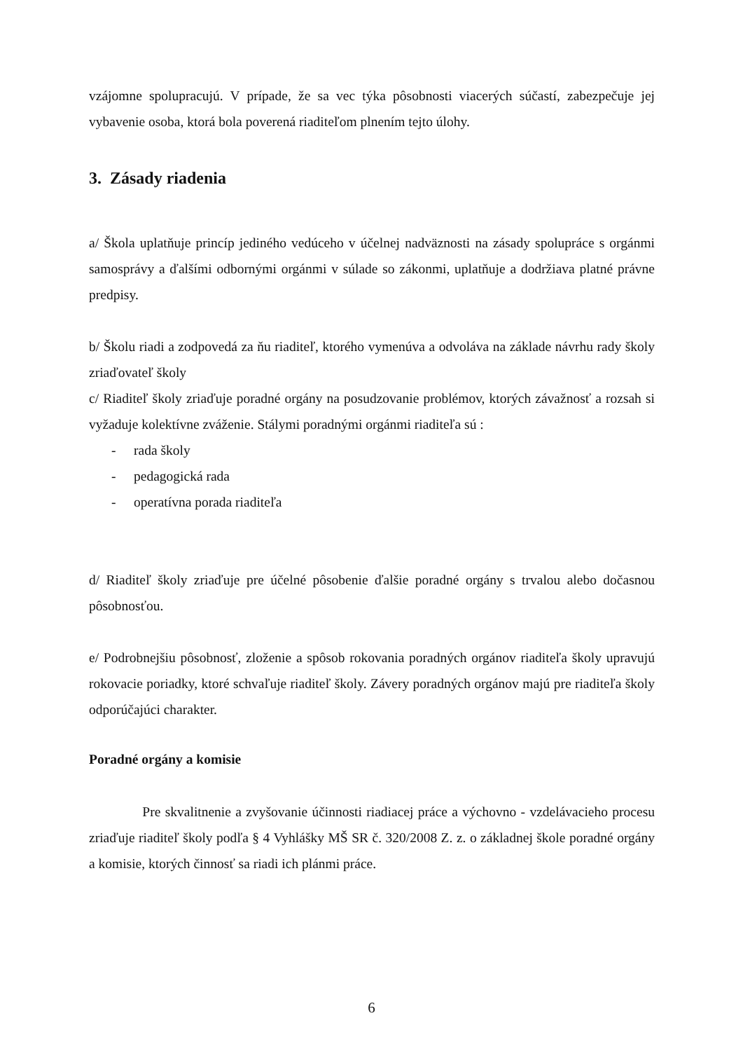vzájomne spolupracujú. V prípade, že sa vec týka pôsobnosti viacerých súčastí, zabezpečuje jej vybavenie osoba, ktorá bola poverená riaditeľom plnením tejto úlohy.
3. Zásady riadenia
a/ Škola uplatňuje princíp jediného vedúceho v účelnej nadväznosti na zásady spolupráce s orgánmi samosprávy a ďalšími odbornými orgánmi v súlade so zákonmi, uplatňuje a dodržiava platné právne predpisy.
b/ Školu riadi a zodpovedá za ňu riaditeľ, ktorého vymenúva a odvoláva na základe návrhu rady školy zriaďovateľ školy
c/ Riaditeľ školy zriaďuje poradné orgány na posudzovanie problémov, ktorých závažnosť a rozsah si vyžaduje kolektívne zváženie. Stálymi poradnými orgánmi riaditeľa sú :
- rada školy
- pedagogická rada
- operatívna porada riaditeľa
d/ Riaditeľ školy zriaďuje pre účelné pôsobenie ďalšie poradné orgány s trvalou alebo dočasnou pôsobnosťou.
e/ Podrobnejšiu pôsobnosť, zloženie a spôsob rokovania poradných orgánov riaditeľa školy upravujú rokovacie poriadky, ktoré schvaľuje riaditeľ školy. Závery poradných orgánov majú pre riaditeľa školy odporúčajúci charakter.
Poradné orgány a komisie
Pre skvalitnenie a zvyšovanie účinnosti riadiacej práce a výchovno - vzdelávacieho procesu zriaďuje riaditeľ školy podľa § 4 Vyhlášky MŠ SR č. 320/2008 Z. z. o základnej škole poradné orgány a komisie, ktorých činnosť sa riadi ich plánmi práce.
6